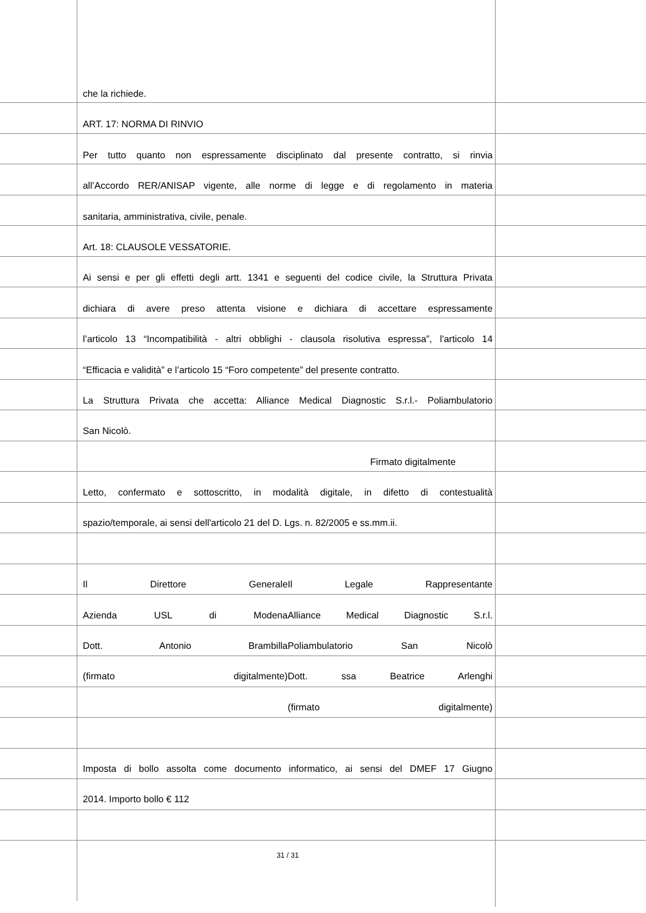che la richiede.
ART. 17: NORMA DI RINVIO
Per tutto quanto non espressamente disciplinato dal presente contratto, si rinvia
all’Accordo RER/ANISAP vigente, alle norme di legge e di regolamento in materia
sanitaria, amministrativa, civile, penale.
Art. 18: CLAUSOLE VESSATORIE.
Ai sensi e per gli effetti degli artt. 1341 e seguenti del codice civile, la Struttura Privata
dichiara di avere preso attenta visione e dichiara di accettare espressamente
l’articolo 13 “Incompatibilità - altri obblighi - clausola risolutiva espressa”, l'articolo 14
“Efficacia e validità” e l’articolo 15 “Foro competente” del presente contratto.
La Struttura Privata che accetta: Alliance Medical Diagnostic S.r.l.- Poliambulatorio
San Nicolò.
Firmato digitalmente
Letto, confermato e sottoscritto, in modalità digitale, in difetto di contestualità
spazio/temporale, ai sensi dell'articolo 21 del D. Lgs. n. 82/2005 e ss.mm.ii.
Il Direttore Generale Il Legale Rappresentante
Azienda USL di Modena Alliance Medical Diagnostic S.r.l.
Dott. Antonio Brambilla Poliambulatorio San Nicolò
(firmato digitalmente) Dott. ssa Beatrice Arlenghi
(firmato digitalmente)
Imposta di bollo assolta come documento informatico, ai sensi del DMEF 17 Giugno
2014. Importo bollo € 112
31 / 31